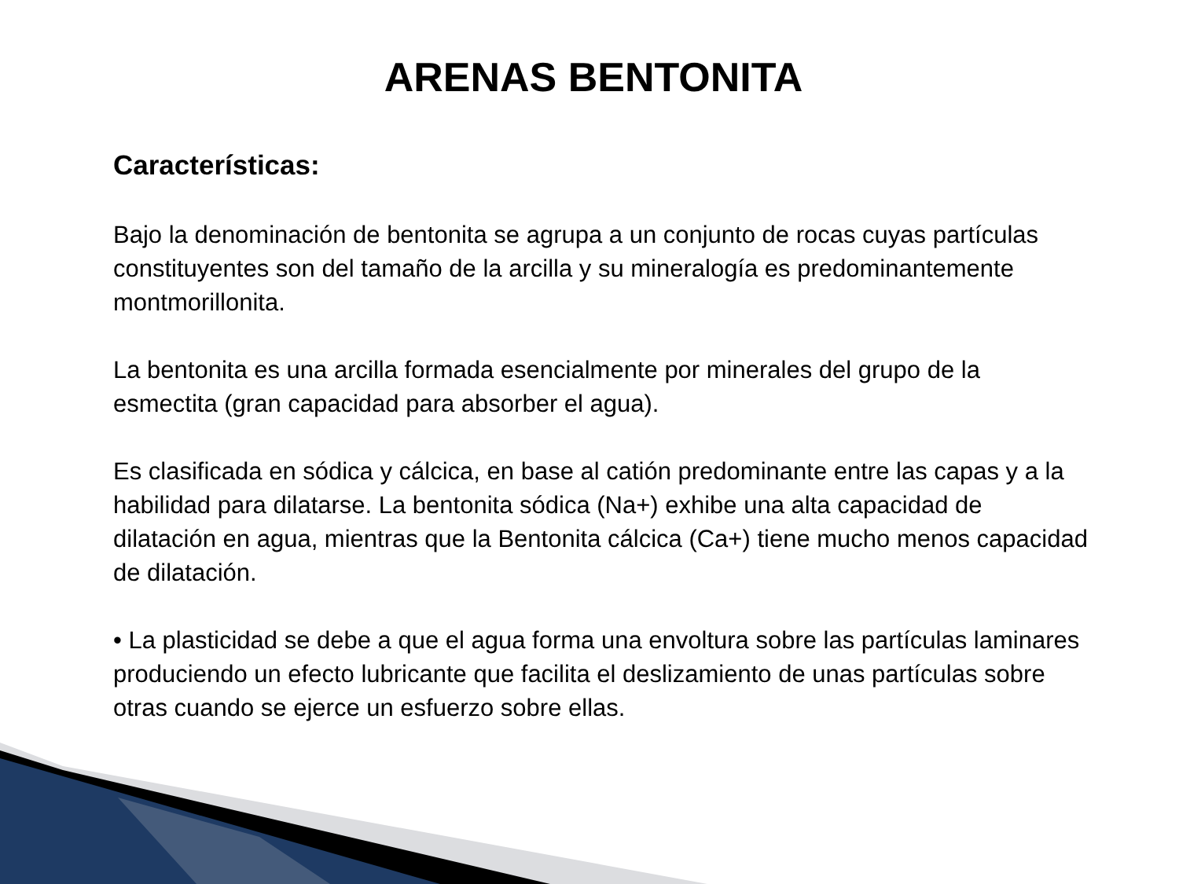ARENAS BENTONITA
Características:
Bajo la denominación de bentonita se agrupa a un conjunto de rocas cuyas partículas constituyentes son del tamaño de la arcilla y su mineralogía es predominantemente montmorillonita.
La bentonita es una arcilla formada esencialmente por minerales del grupo de la esmectita (gran capacidad para absorber el agua).
Es clasificada en sódica y cálcica, en base al catión predominante entre las capas y a la habilidad para dilatarse. La bentonita sódica (Na+) exhibe una alta capacidad de dilatación en agua, mientras que la Bentonita cálcica (Ca+) tiene mucho menos capacidad de dilatación.
• La plasticidad se debe a que el agua forma una envoltura sobre las partículas laminares produciendo un efecto lubricante que facilita el deslizamiento de unas partículas sobre otras cuando se ejerce un esfuerzo sobre ellas.